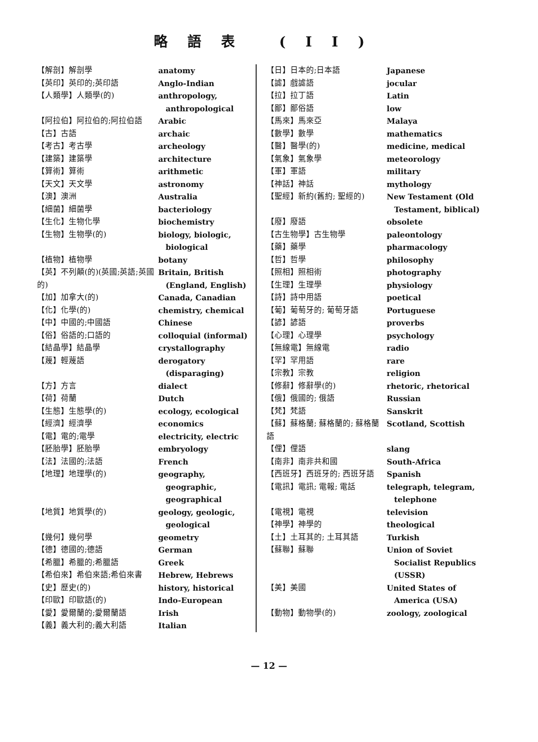略語表 (II)
| 【解剖】解剖學 | anatomy |
| 【英印】英印的;英印語 | Anglo-Indian |
| 【人類學】人類學(的) | anthropology, anthropological |
| 【阿拉伯】阿拉伯的;阿拉伯語 | Arabic |
| 【古】古語 | archaic |
| 【考古】考古學 | archeology |
| 【建築】建築學 | architecture |
| 【算術】算術 | arithmetic |
| 【天文】天文學 | astronomy |
| 【澳】澳洲 | Australia |
| 【細菌】細菌學 | bacteriology |
| 【生化】生物化學 | biochemistry |
| 【生物】生物學(的) | biology, biologic, biological |
| 【植物】植物學 | botany |
| 【英】不列顛(的)(英國;英語;英國的) | Britain, British (England, English) |
| 【加】加拿大(的) | Canada, Canadian |
| 【化】化學(的) | chemistry, chemical |
| 【中】中國的;中國語 | Chinese |
| 【俗】俗語的;口語的 | colloquial (informal) |
| 【結晶學】結晶學 | crystallography |
| 【蔑】輕蔑語 | derogatory (disparaging) |
| 【方】方言 | dialect |
| 【荷】荷蘭 | Dutch |
| 【生態】生態學(的) | ecology, ecological |
| 【經濟】經濟學 | economics |
| 【電】電的;電學 | electricity, electric |
| 【胚胎學】胚胎學 | embryology |
| 【法】法國的;法語 | French |
| 【地理】地理學(的) | geography, geographic, geographical |
| 【地質】地質學(的) | geology, geologic, geological |
| 【幾何】幾何學 | geometry |
| 【德】德國的;德語 | German |
| 【希臘】希臘的;希臘語 | Greek |
| 【希伯來】希伯來語;希伯來書 | Hebrew, Hebrews |
| 【史】歷史(的) | history, historical |
| 【印歐】印歐語(的) | Indo-European |
| 【愛】愛爾蘭的;愛爾蘭語 | Irish |
| 【義】義大利的;義大利語 | Italian |
| 【日】日本的;日本語 | Japanese |
| 【謔】戲謔語 | jocular |
| 【拉】拉丁語 | Latin |
| 【鄙】鄙俗語 | low |
| 【馬來】馬來亞 | Malaya |
| 【數學】數學 | mathematics |
| 【醫】醫學(的) | medicine, medical |
| 【氣象】氣象學 | meteorology |
| 【軍】軍語 | military |
| 【神話】神話 | mythology |
| 【聖經】新約(舊約; 聖經的) | New Testament (Old Testament, biblical) |
| 【廢】廢語 | obsolete |
| 【古生物學】古生物學 | paleontology |
| 【藥】藥學 | pharmacology |
| 【哲】哲學 | philosophy |
| 【照相】照相術 | photography |
| 【生理】生理學 | physiology |
| 【詩】詩中用語 | poetical |
| 【葡】葡萄牙的; 葡萄牙語 | Portuguese |
| 【諺】諺語 | proverbs |
| 【心理】心理學 | psychology |
| 【無線電】無線電 | radio |
| 【罕】罕用語 | rare |
| 【宗教】宗教 | religion |
| 【修辭】修辭學(的) | rhetoric, rhetorical |
| 【俄】俄國的; 俄語 | Russian |
| 【梵】梵語 | Sanskrit |
| 【蘇】蘇格蘭; 蘇格蘭的; 蘇格蘭語 | Scotland, Scottish |
| 【俚】俚語 | slang |
| 【南非】南非共和國 | South-Africa |
| 【西班牙】西班牙的; 西班牙語 | Spanish |
| 【電訊】電訊; 電報; 電話 | telegraph, telegram, telephone |
| 【電視】電視 | television |
| 【神學】神學的 | theological |
| 【土】土耳其的; 土耳其語 | Turkish |
| 【蘇聯】蘇聯 | Union of Soviet Socialist Republics (USSR) |
| 【美】美國 | United States of America (USA) |
| 【動物】動物學(的) | zoology, zoological |
— 12 —